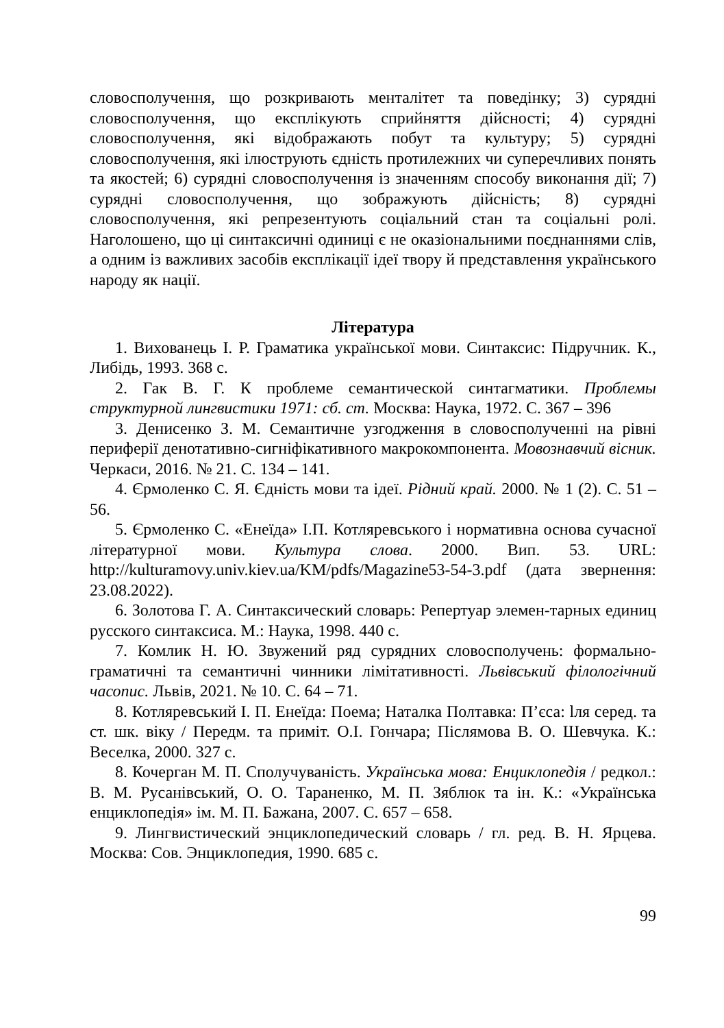словосполучення, що розкривають менталітет та поведінку; 3) сурядні словосполучення, що експлікують сприйняття дійсності; 4) сурядні словосполучення, які відображають побут та культуру; 5) сурядні словосполучення, які ілюструють єдність протилежних чи суперечливих понять та якостей; 6) сурядні словосполучення із значенням способу виконання дії; 7) сурядні словосполучення, що зображують дійсність; 8) сурядні словосполучення, які репрезентують соціальний стан та соціальні ролі. Наголошено, що ці синтаксичні одиниці є не оказіональними поєднаннями слів, а одним із важливих засобів експлікації ідеї твору й представлення українського народу як нації.
Література
1. Вихованець І. Р. Граматика української мови. Синтаксис: Підручник. К., Либідь, 1993. 368 с.
2. Гак В. Г. К проблеме семантической синтагматики. Проблемы структурной лингвистики 1971: сб. ст. Москва: Наука, 1972. С. 367 – 396
3. Денисенко З. М. Семантичне узгодження в словосполученні на рівні периферії денотативно-сигніфікативного макрокомпонента. Мовознавчий вісник. Черкаси, 2016. № 21. С. 134 – 141.
4. Єрмоленко С. Я. Єдність мови та ідеї. Рідний край. 2000. № 1 (2). С. 51 – 56.
5. Єрмоленко С. «Енеїда» І.П. Котляревського і нормативна основа сучасної літературної мови. Культура слова. 2000. Вип. 53. URL: http://kulturamovy.univ.kiev.ua/KM/pdfs/Magazine53-54-3.pdf (дата звернення: 23.08.2022).
6. Золотова Г. А. Синтаксический словарь: Репертуар элемен-тарных единиц русского синтаксиса. М.: Наука, 1998. 440 с.
7. Комлик Н. Ю. Звужений ряд сурядних словосполучень: формально-граматичні та семантичні чинники лімітативності. Львівський філологічний часопис. Львів, 2021. № 10. С. 64 – 71.
8. Котляревський І. П. Енеїда: Поема; Наталка Полтавка: П’єса: lля серед. та ст. шк. віку / Передм. та приміт. О.І. Гончара; Післямова В. О. Шевчука. К.: Веселка, 2000. 327 с.
8. Кочерган М. П. Сполучуваність. Українська мова: Енциклопедія / редкол.: В. М. Русанівський, О. О. Тараненко, М. П. Зяблюк та ін. К.: «Українська енциклопедія» ім. М. П. Бажана, 2007. С. 657 – 658.
9. Лингвистический энциклопедический словарь / гл. ред. В. Н. Ярцева. Москва: Сов. Энциклопедия, 1990. 685 с.
99